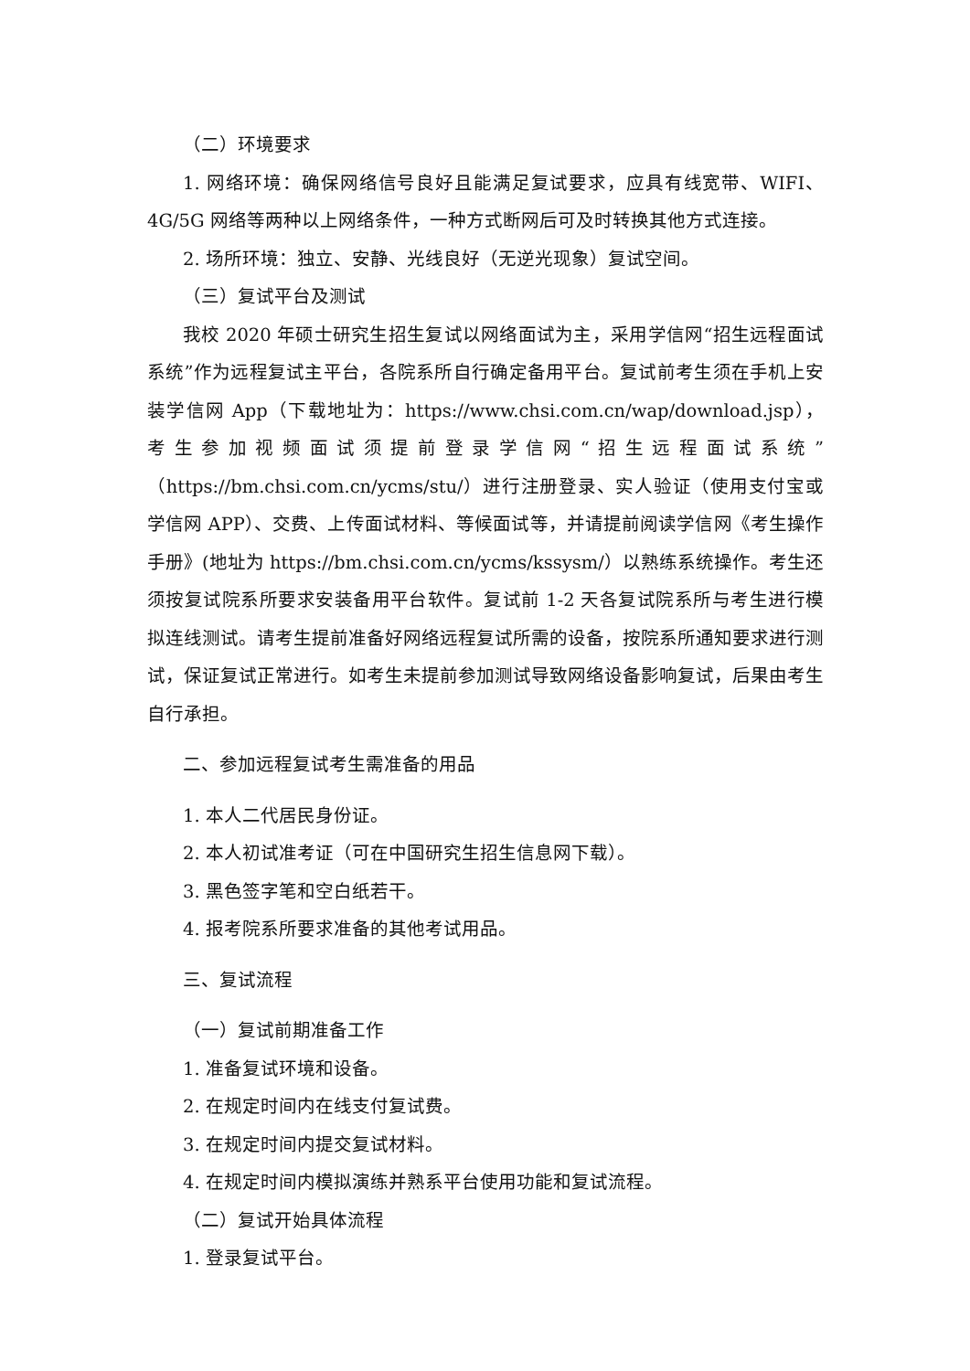（二）环境要求
1. 网络环境：确保网络信号良好且能满足复试要求，应具有线宽带、WIFI、4G/5G 网络等两种以上网络条件，一种方式断网后可及时转换其他方式连接。
2. 场所环境：独立、安静、光线良好（无逆光现象）复试空间。
（三）复试平台及测试
我校 2020 年硕士研究生招生复试以网络面试为主，采用学信网“招生远程面试系统”作为远程复试主平台，各院系所自行确定备用平台。复试前考生须在手机上安装学信网 App（下载地址为：https://www.chsi.com.cn/wap/download.jsp），考生参加视频面试须提前登录学信网“招生远程面试系统”（https://bm.chsi.com.cn/ycms/stu/）进行注册登录、实人验证（使用支付宝或学信网 APP）、交费、上传面试材料、等候面试等，并请提前阅读学信网《考生操作手册》(地址为 https://bm.chsi.com.cn/ycms/kssysm/）以熟练系统操作。考生还须按复试院系所要求安装备用平台软件。复试前 1-2 天各复试院系所与考生进行模拟连线测试。请考生提前准备好网络远程复试所需的设备，按院系所通知要求进行测试，保证复试正常进行。如考生未提前参加测试导致网络设备影响复试，后果由考生自行承担。
二、参加远程复试考生需准备的用品
1. 本人二代居民身份证。
2. 本人初试准考证（可在中国研究生招生信息网下载）。
3. 黑色签字笔和空白纸若干。
4. 报考院系所要求准备的其他考试用品。
三、复试流程
（一）复试前期准备工作
1. 准备复试环境和设备。
2. 在规定时间内在线支付复试费。
3. 在规定时间内提交复试材料。
4. 在规定时间内模拟演练并熟系平台使用功能和复试流程。
（二）复试开始具体流程
1. 登录复试平台。